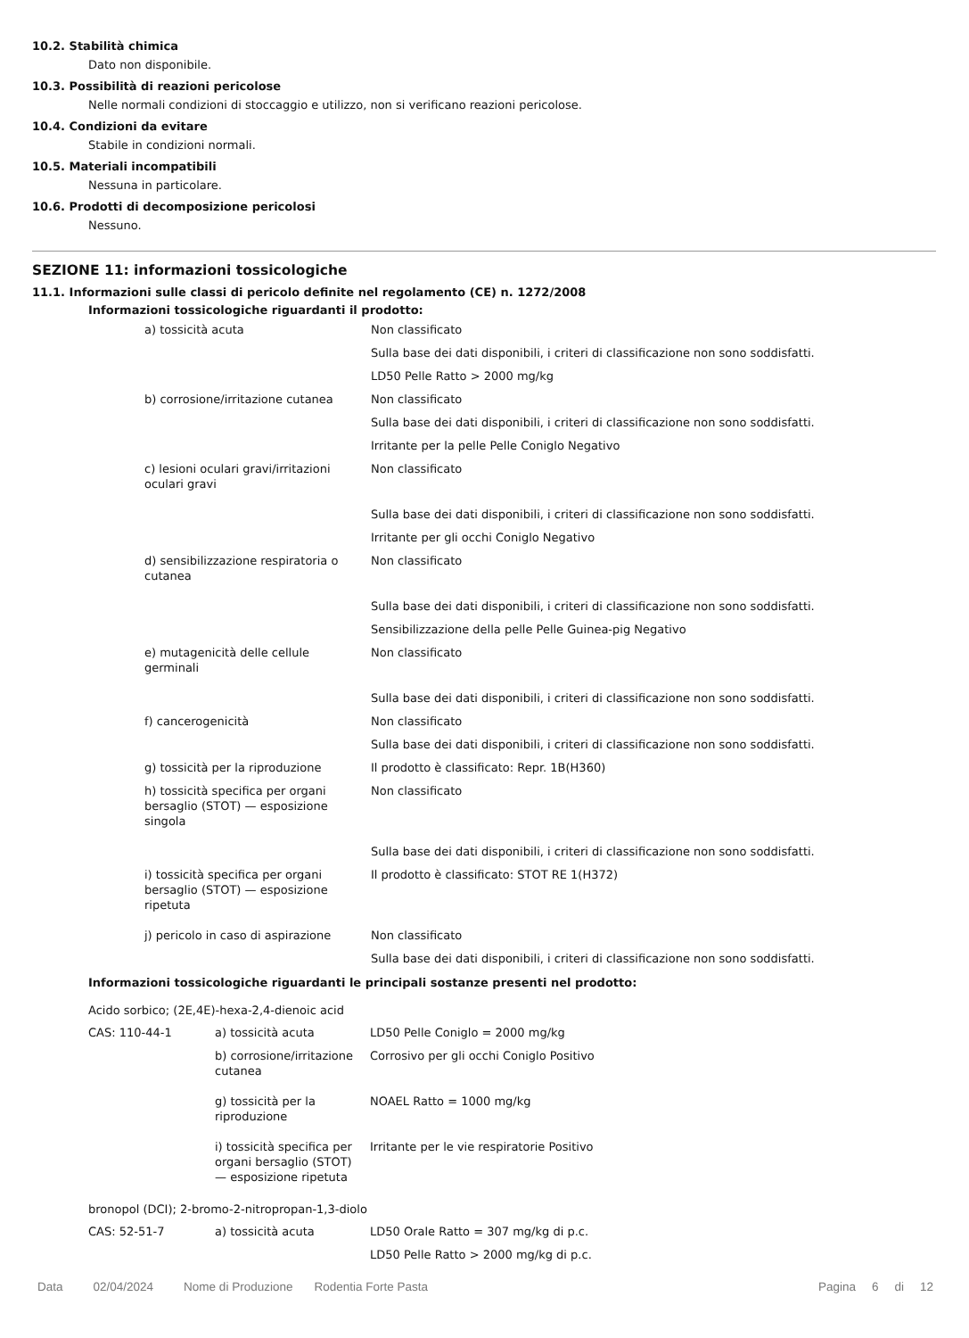10.2. Stabilità chimica
Dato non disponibile.
10.3. Possibilità di reazioni pericolose
Nelle normali condizioni di stoccaggio e utilizzo, non si verificano reazioni pericolose.
10.4. Condizioni da evitare
Stabile in condizioni normali.
10.5. Materiali incompatibili
Nessuna in particolare.
10.6. Prodotti di decomposizione pericolosi
Nessuno.
SEZIONE 11: informazioni tossicologiche
11.1. Informazioni sulle classi di pericolo definite nel regolamento (CE) n. 1272/2008
Informazioni tossicologiche riguardanti il prodotto:
| a) tossicità acuta | Non classificato |
| | Sulla base dei dati disponibili, i criteri di classificazione non sono soddisfatti. |
| | LD50 Pelle Ratto > 2000 mg/kg |
| b) corrosione/irritazione cutanea | Non classificato |
| | Sulla base dei dati disponibili, i criteri di classificazione non sono soddisfatti. |
| | Irritante per la pelle Pelle Coniglo Negativo |
| c) lesioni oculari gravi/irritazioni oculari gravi | Non classificato |
| | Sulla base dei dati disponibili, i criteri di classificazione non sono soddisfatti. |
| | Irritante per gli occhi Coniglo Negativo |
| d) sensibilizzazione respiratoria o cutanea | Non classificato |
| | Sulla base dei dati disponibili, i criteri di classificazione non sono soddisfatti. |
| | Sensibilizzazione della pelle Pelle Guinea-pig Negativo |
| e) mutagenicità delle cellule germinali | Non classificato |
| | Sulla base dei dati disponibili, i criteri di classificazione non sono soddisfatti. |
| f) cancerogenicità | Non classificato |
| | Sulla base dei dati disponibili, i criteri di classificazione non sono soddisfatti. |
| g) tossicità per la riproduzione | Il prodotto è classificato: Repr. 1B(H360) |
| h) tossicità specifica per organi bersaglio (STOT) — esposizione singola | Non classificato |
| | Sulla base dei dati disponibili, i criteri di classificazione non sono soddisfatti. |
| i) tossicità specifica per organi bersaglio (STOT) — esposizione ripetuta | Il prodotto è classificato: STOT RE 1(H372) |
| j) pericolo in caso di aspirazione | Non classificato |
| | Sulla base dei dati disponibili, i criteri di classificazione non sono soddisfatti. |
Informazioni tossicologiche riguardanti le principali sostanze presenti nel prodotto:
Acido sorbico; (2E,4E)-hexa-2,4-dienoic acid
| CAS: 110-44-1 | a) tossicità acuta | LD50 Pelle Coniglo = 2000 mg/kg |
| | b) corrosione/irritazione cutanea | Corrosivo per gli occhi Coniglo Positivo |
| | g) tossicità per la riproduzione | NOAEL Ratto = 1000 mg/kg |
| | i) tossicità specifica per organi bersaglio (STOT) — esposizione ripetuta | Irritante per le vie respiratorie Positivo |
bronopol (DCI); 2-bromo-2-nitropropan-1,3-diolo
| CAS: 52-51-7 | a) tossicità acuta | LD50 Orale Ratto = 307 mg/kg di p.c. |
| | | LD50 Pelle Ratto > 2000 mg/kg di p.c. |
Data 02/04/2024 Nome di Produzione Rodentia Forte Pasta Pagina 6 di 12